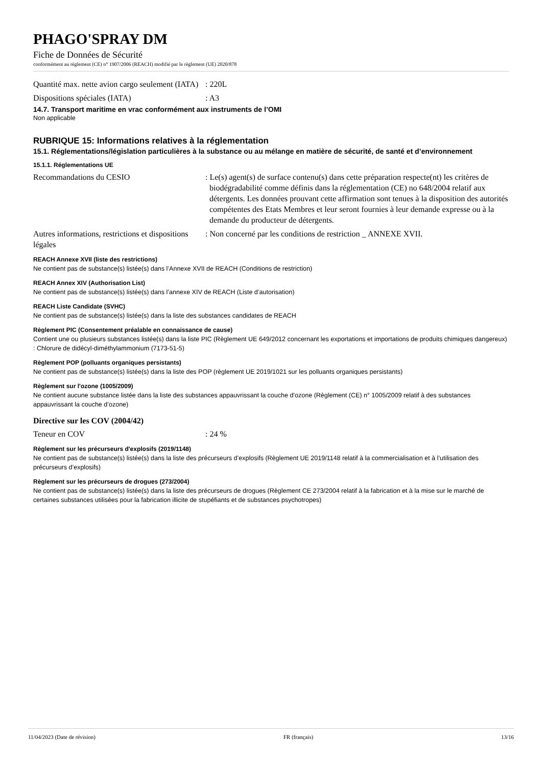PHAGO'SPRAY DM
Fiche de Données de Sécurité
conformément au règlement (CE) n° 1907/2006 (REACH) modifié par le règlement (UE) 2020/878
Quantité max. nette avion cargo seulement (IATA)
: 220L
Dispositions spéciales (IATA) : A3
14.7. Transport maritime en vrac conformément aux instruments de l’OMI
Non applicable
RUBRIQUE 15: Informations relatives à la réglementation
15.1. Réglementations/législation particulières à la substance ou au mélange en matière de sécurité, de santé et d’environnement
15.1.1. Réglementations UE
Recommandations du CESIO : Le(s) agent(s) de surface contenu(s) dans cette préparation respecte(nt) les critères de biodégradabilité comme définis dans la réglementation (CE) no 648/2004 relatif aux détergents. Les données prouvant cette affirmation sont tenues à la disposition des autorités compétentes des Etats Membres et leur seront fournies à leur demande expresse ou à la demande du producteur de détergents.
Autres informations, restrictions et dispositions légales
: Non concerné par les conditions de restriction _ ANNEXE XVII.
REACH Annexe XVII (liste des restrictions)
Ne contient pas de substance(s) listée(s) dans l’Annexe XVII de REACH (Conditions de restriction)
REACH Annex XIV (Authorisation List)
Ne contient pas de substance(s) listée(s) dans l’annexe XIV de REACH (Liste d’autorisation)
REACH Liste Candidate (SVHC)
Ne contient pas de substance(s) listée(s) dans la liste des substances candidates de REACH
Règlement PIC (Consentement préalable en connaissance de cause)
Contient une ou plusieurs substances listée(s) dans la liste PIC (Règlement UE 649/2012 concernant les exportations et importations de produits chimiques dangereux) : Chlorure de didécyl-diméthylammonium (7173-51-5)
Règlement POP (polluants organiques persistants)
Ne contient pas de substance(s) listée(s) dans la liste des POP (règlement UE 2019/1021 sur les polluants organiques persistants)
Règlement sur l'ozone (1005/2009)
Ne contient aucune substance listée dans la liste des substances appauvrissant la couche d’ozone (Règlement (CE) n° 1005/2009 relatif à des substances appauvrissant la couche d’ozone)
Directive sur les COV (2004/42)
Teneur en COV : 24 %
Règlement sur les précurseurs d'explosifs (2019/1148)
Ne contient pas de substance(s) listée(s) dans la liste des précurseurs d’explosifs (Règlement UE 2019/1148 relatif à la commercialisation et à l’utilisation des précurseurs d’explosifs)
Règlement sur les précurseurs de drogues (273/2004)
Ne contient pas de substance(s) listée(s) dans la liste des précurseurs de drogues (Règlement CE 273/2004 relatif à la fabrication et à la mise sur le marché de certaines substances utilisées pour la fabrication illicite de stupéfiants et de substances psychotropes)
11/04/2023 (Date de révision) FR (français) 13/16